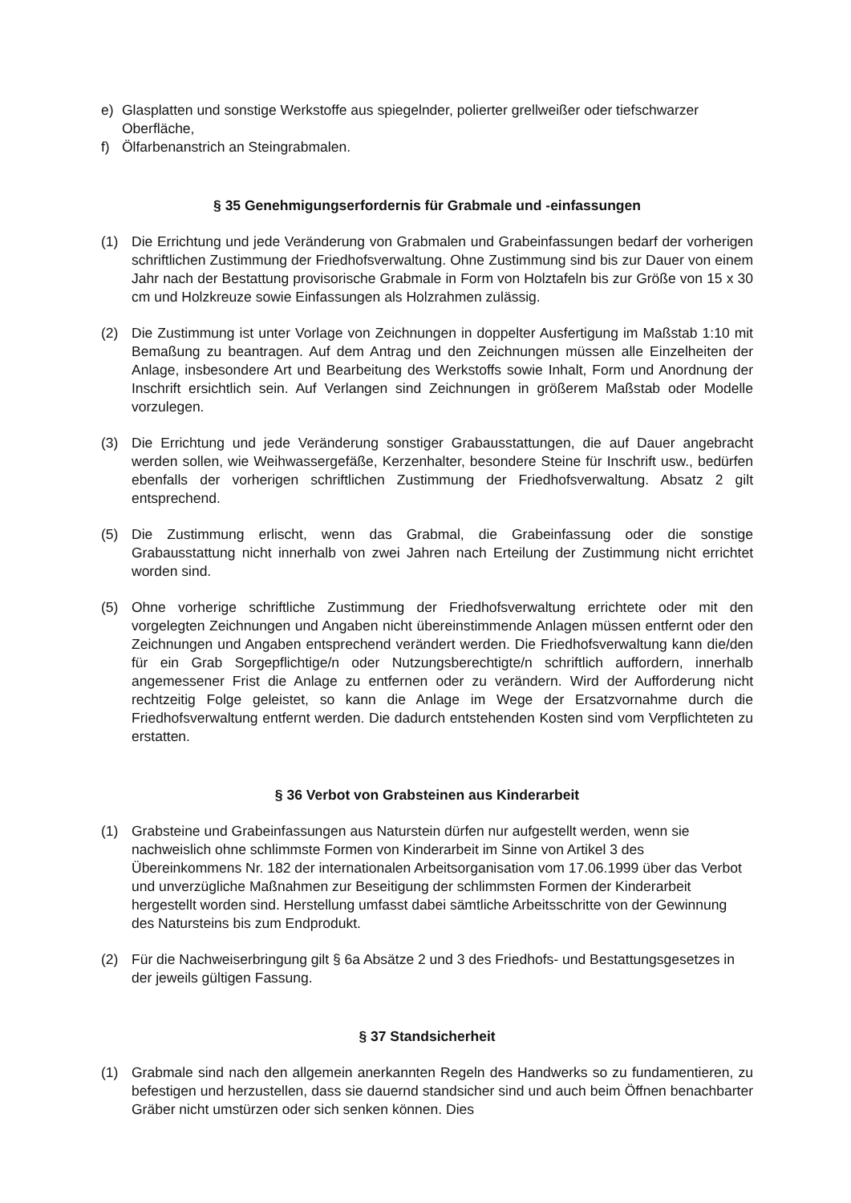e) Glasplatten und sonstige Werkstoffe aus spiegelnder, polierter grellweißer oder tiefschwarzer Oberfläche,
f) Ölfarbenanstrich an Steingrabmalen.
§ 35 Genehmigungserfordernis für Grabmale und -einfassungen
(1) Die Errichtung und jede Veränderung von Grabmalen und Grabeinfassungen bedarf der vorherigen schriftlichen Zustimmung der Friedhofsverwaltung. Ohne Zustimmung sind bis zur Dauer von einem Jahr nach der Bestattung provisorische Grabmale in Form von Holztafeln bis zur Größe von 15 x 30 cm und Holzkreuze sowie Einfassungen als Holzrahmen zulässig.
(2) Die Zustimmung ist unter Vorlage von Zeichnungen in doppelter Ausfertigung im Maßstab 1:10 mit Bemaßung zu beantragen. Auf dem Antrag und den Zeichnungen müssen alle Einzelheiten der Anlage, insbesondere Art und Bearbeitung des Werkstoffs sowie Inhalt, Form und Anordnung der Inschrift ersichtlich sein. Auf Verlangen sind Zeichnungen in größerem Maßstab oder Modelle vorzulegen.
(3) Die Errichtung und jede Veränderung sonstiger Grabausstattungen, die auf Dauer angebracht werden sollen, wie Weihwassergefäße, Kerzenhalter, besondere Steine für Inschrift usw., bedürfen ebenfalls der vorherigen schriftlichen Zustimmung der Friedhofsverwaltung. Absatz 2 gilt entsprechend.
(5) Die Zustimmung erlischt, wenn das Grabmal, die Grabeinfassung oder die sonstige Grabausstattung nicht innerhalb von zwei Jahren nach Erteilung der Zustimmung nicht errichtet worden sind.
(5) Ohne vorherige schriftliche Zustimmung der Friedhofsverwaltung errichtete oder mit den vorgelegten Zeichnungen und Angaben nicht übereinstimmende Anlagen müssen entfernt oder den Zeichnungen und Angaben entsprechend verändert werden. Die Friedhofsverwaltung kann die/den für ein Grab Sorgepflichtige/n oder Nutzungsberechtigte/n schriftlich auffordern, innerhalb angemessener Frist die Anlage zu entfernen oder zu verändern. Wird der Aufforderung nicht rechtzeitig Folge geleistet, so kann die Anlage im Wege der Ersatzvornahme durch die Friedhofsverwaltung entfernt werden. Die dadurch entstehenden Kosten sind vom Verpflichteten zu erstatten.
§ 36 Verbot von Grabsteinen aus Kinderarbeit
(1) Grabsteine und Grabeinfassungen aus Naturstein dürfen nur aufgestellt werden, wenn sie nachweislich ohne schlimmste Formen von Kinderarbeit im Sinne von Artikel 3 des Übereinkommens Nr. 182 der internationalen Arbeitsorganisation vom 17.06.1999 über das Verbot und unverzügliche Maßnahmen zur Beseitigung der schlimmsten Formen der Kinderarbeit hergestellt worden sind. Herstellung umfasst dabei sämtliche Arbeitsschritte von der Gewinnung des Natursteins bis zum Endprodukt.
(2) Für die Nachweiserbringung gilt § 6a Absätze 2 und 3 des Friedhofs- und Bestattungsgesetzes in der jeweils gültigen Fassung.
§ 37 Standsicherheit
(1) Grabmale sind nach den allgemein anerkannten Regeln des Handwerks so zu fundamentieren, zu befestigen und herzustellen, dass sie dauernd standsicher sind und auch beim Öffnen benachbarter Gräber nicht umstürzen oder sich senken können. Dies